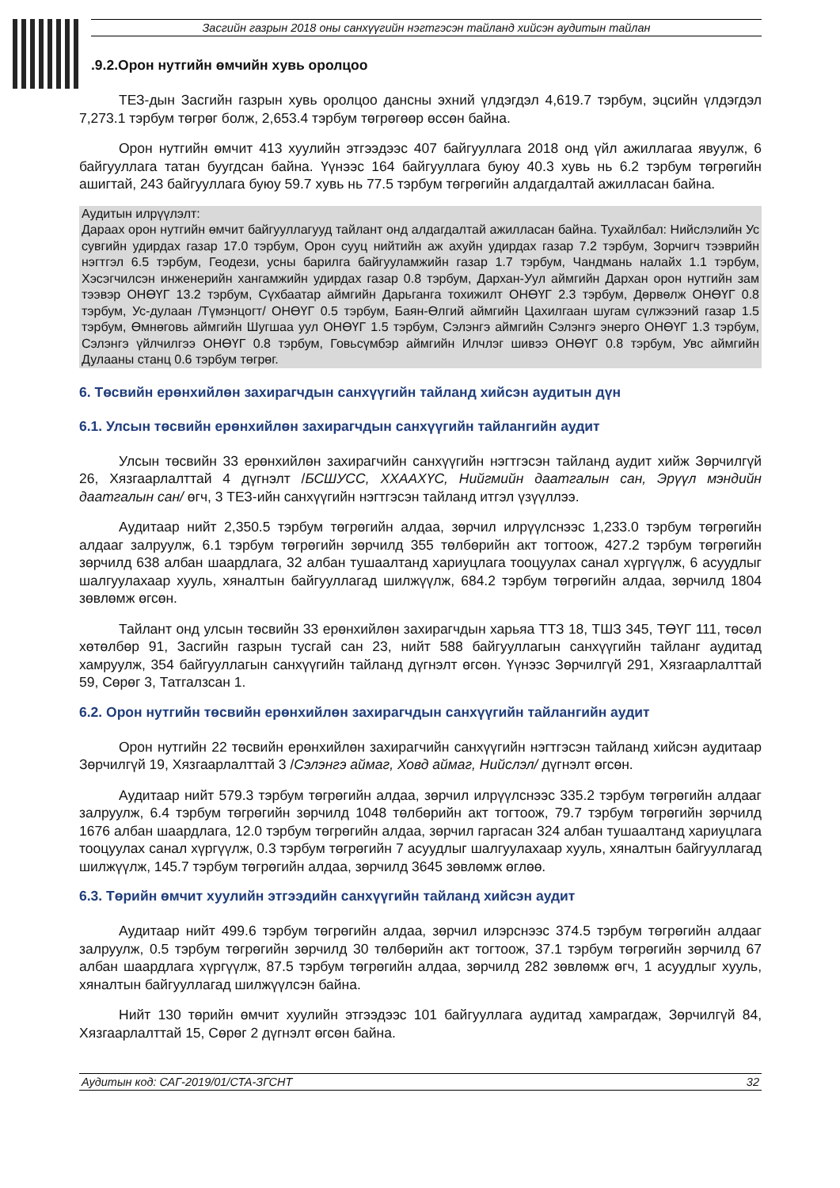Засгийн газрын 2018 оны санхүүгийн нэгтгэсэн тайланд хийсэн аудитын тайлан
.9.2.Орон нутгийн өмчийн хувь оролцоо
ТЕЗ-дын Засгийн газрын хувь оролцоо дансны эхний үлдэгдэл 4,619.7 тэрбум, эцсийн үлдэгдэл 7,273.1 тэрбум төгрөг болж, 2,653.4 тэрбум төгрөгөөр өссөн байна.
Орон нутгийн өмчит 413 хуулийн этгээдээс 407 байгууллага 2018 онд үйл ажиллагаа явуулж, 6 байгууллага татан буугдсан байна. Үүнээс 164 байгууллага буюу 40.3 хувь нь 6.2 тэрбум төгрөгийн ашигтай, 243 байгууллага буюу 59.7 хувь нь 77.5 тэрбум төгрөгийн алдагдалтай ажилласан байна.
Аудитын илрүүлэлт:
Дараах орон нутгийн өмчит байгууллагууд тайлант онд алдагдалтай ажилласан байна. Тухайлбал: Нийслэлийн Ус сувгийн удирдах газар 17.0 тэрбум, Орон сууц нийтийн аж ахуйн удирдах газар 7.2 тэрбум, Зорчигч тээврийн нэгтгэл 6.5 тэрбум, Геодези, усны барилга байгууламжийн газар 1.7 тэрбум, Чандмань налайх 1.1 тэрбум, Хэсэгчилсэн инженерийн хангамжийн удирдах газар 0.8 тэрбум, Дархан-Уул аймгийн Дархан орон нутгийн зам тээвэр ОНӨҮГ 13.2 тэрбум, Сүхбаатар аймгийн Дарьганга тохижилт ОНӨҮГ 2.3 тэрбум, Дөрвөлж ОНӨҮГ 0.8 тэрбум, Ус-дулаан /Түмэнцогт/ ОНӨҮГ 0.5 тэрбум, Баян-Өлгий аймгийн Цахилгаан шугам сүлжээний газар 1.5 тэрбум, Өмнөговь аймгийн Шугшаа уул ОНӨҮГ 1.5 тэрбум, Сэлэнгэ аймгийн Сэлэнгэ энерго ОНӨҮГ 1.3 тэрбум, Сэлэнгэ үйлчилгээ ОНӨҮГ 0.8 тэрбум, Говьсүмбэр аймгийн Илчлэг шивээ ОНӨҮГ 0.8 тэрбум, Увс аймгийн Дулааны станц 0.6 тэрбум төгрөг.
6. Төсвийн ерөнхийлөн захирагчдын санхүүгийн тайланд хийсэн аудитын дүн
6.1. Улсын төсвийн ерөнхийлөн захирагчдын санхүүгийн тайлангийн аудит
Улсын төсвийн 33 ерөнхийлөн захирагчийн санхүүгийн нэгтгэсэн тайланд аудит хийж Зөрчилгүй 26, Хязгаарлалттай 4 дүгнэлт /БСШУСС, ХХААХҮС, Нийгмийн даатгалын сан, Эрүүл мэндийн даатгалын сан/ өгч, 3 ТЕЗ-ийн санхүүгийн нэгтгэсэн тайланд итгэл үзүүллээ.
Аудитаар нийт 2,350.5 тэрбум төгрөгийн алдаа, зөрчил илрүүлснээс 1,233.0 тэрбум төгрөгийн алдааг залруулж, 6.1 тэрбум төгрөгийн зөрчилд 355 төлбөрийн акт тогтоож, 427.2 тэрбум төгрөгийн зөрчилд 638 албан шаардлага, 32 албан тушаалтанд хариуцлага тооцуулах санал хүргүүлж, 6 асуудлыг шалгуулахаар хууль, хяналтын байгууллагад шилжүүлж, 684.2 тэрбум төгрөгийн алдаа, зөрчилд 1804 зөвлөмж өгсөн.
Тайлант онд улсын төсвийн 33 ерөнхийлөн захирагчдын харьяа ТТЗ 18, ТШЗ 345, ТӨҮГ 111, төсөл хөтөлбөр 91, Засгийн газрын тусгай сан 23, нийт 588 байгууллагын санхүүгийн тайланг аудитад хамруулж, 354 байгууллагын санхүүгийн тайланд дүгнэлт өгсөн. Үүнээс Зөрчилгүй 291, Хязгаарлалттай 59, Сөрөг 3, Татгалзсан 1.
6.2. Орон нутгийн төсвийн ерөнхийлөн захирагчдын санхүүгийн тайлангийн аудит
Орон нутгийн 22 төсвийн ерөнхийлөн захирагчийн санхүүгийн нэгтгэсэн тайланд хийсэн аудитаар Зөрчилгүй 19, Хязгаарлалттай 3 /Сэлэнгэ аймаг, Ховд аймаг, Нийслэл/ дүгнэлт өгсөн.
Аудитаар нийт 579.3 тэрбум төгрөгийн алдаа, зөрчил илрүүлснээс 335.2 тэрбум төгрөгийн алдааг залруулж, 6.4 тэрбум төгрөгийн зөрчилд 1048 төлбөрийн акт тогтоож, 79.7 тэрбум төгрөгийн зөрчилд 1676 албан шаардлага, 12.0 тэрбум төгрөгийн алдаа, зөрчил гаргасан 324 албан тушаалтанд хариуцлага тооцуулах санал хүргүүлж, 0.3 тэрбум төгрөгийн 7 асуудлыг шалгуулахаар хууль, хяналтын байгууллагад шилжүүлж, 145.7 тэрбум төгрөгийн алдаа, зөрчилд 3645 зөвлөмж өглөө.
6.3. Төрийн өмчит хуулийн этгээдийн санхүүгийн тайланд хийсэн аудит
Аудитаар нийт 499.6 тэрбум төгрөгийн алдаа, зөрчил илэрснээс 374.5 тэрбум төгрөгийн алдааг залруулж, 0.5 тэрбум төгрөгийн зөрчилд 30 төлбөрийн акт тогтоож, 37.1 тэрбум төгрөгийн зөрчилд 67 албан шаардлага хүргүүлж, 87.5 тэрбум төгрөгийн алдаа, зөрчилд 282 зөвлөмж өгч, 1 асуудлыг хууль, хяналтын байгууллагад шилжүүлсэн байна.
Нийт 130 төрийн өмчит хуулийн этгээдээс 101 байгууллага аудитад хамрагдаж, Зөрчилгүй 84, Хязгаарлалттай 15, Сөрөг 2 дүгнэлт өгсөн байна.
Аудитын код: САГ-2019/01/СТА-ЗГСНТ 32